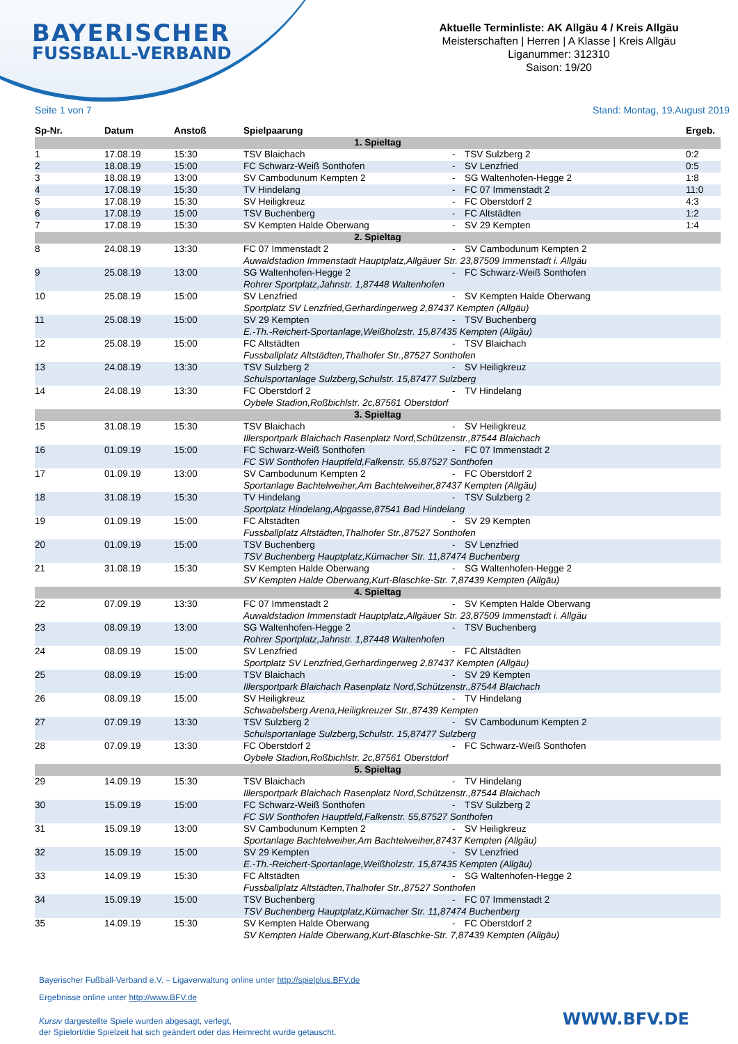BAYERISCHER
FUSSBALL-VERBAND
Aktuelle Terminliste: AK Allgäu 4 / Kreis Allgäu
Meisterschaften | Herren | A Klasse | Kreis Allgäu
Liganummer: 312310
Saison: 19/20
Seite 1 von 7 Stand: Montag, 19.August 2019
| Sp-Nr. | Datum | Anstoß | Spielpaarung | | | Ergeb. |
| --- | --- | --- | --- | --- | --- | --- |
| 1. Spieltag | | | | | | |
| 1 | 17.08.19 | 15:30 | TSV Blaichach | - | TSV Sulzberg 2 | 0:2 |
| 2 | 18.08.19 | 15:00 | FC Schwarz-Weiß Sonthofen | - | SV Lenzfried | 0:5 |
| 3 | 18.08.19 | 13:00 | SV Cambodunum Kempten 2 | - | SG Waltenhofen-Hegge 2 | 1:8 |
| 4 | 17.08.19 | 15:30 | TV Hindelang | - | FC 07 Immenstadt 2 | 11:0 |
| 5 | 17.08.19 | 15:30 | SV Heiligkreuz | - | FC Oberstdorf 2 | 4:3 |
| 6 | 17.08.19 | 15:00 | TSV Buchenberg | - | FC Altstädten | 1:2 |
| 7 | 17.08.19 | 15:30 | SV Kempten Halde Oberwang | - | SV 29 Kempten | 1:4 |
| 2. Spieltag | | | | | | |
| 8 | 24.08.19 | 13:30 | FC 07 Immenstadt 2 | - | SV Cambodunum Kempten 2 | |
| | | | Auwaldstadion Immenstadt Hauptplatz,Allgäuer Str. 23,87509 Immenstadt i. Allgäu | | | |
| 9 | 25.08.19 | 13:00 | SG Waltenhofen-Hegge 2 | - | FC Schwarz-Weiß Sonthofen | |
| | | | Rohrer Sportplatz,Jahnstr. 1,87448 Waltenhofen | | | |
| 10 | 25.08.19 | 15:00 | SV Lenzfried | - | SV Kempten Halde Oberwang | |
| | | | Sportplatz SV Lenzfried,Gerhardingerweg 2,87437 Kempten (Allgäu) | | | |
| 11 | 25.08.19 | 15:00 | SV 29 Kempten | - | TSV Buchenberg | |
| | | | E.-Th.-Reichert-Sportanlage,Weißholzstr. 15,87435 Kempten (Allgäu) | | | |
| 12 | 25.08.19 | 15:00 | FC Altstädten | - | TSV Blaichach | |
| | | | Fussballplatz Altstädten,Thalhofer Str.,87527 Sonthofen | | | |
| 13 | 24.08.19 | 13:30 | TSV Sulzberg 2 | - | SV Heiligkreuz | |
| | | | Schulsportanlage Sulzberg,Schulstr. 15,87477 Sulzberg | | | |
| 14 | 24.08.19 | 13:30 | FC Oberstdorf 2 | - | TV Hindelang | |
| | | | Oybele Stadion,Roßbichlstr. 2c,87561 Oberstdorf | | | |
| 3. Spieltag | | | | | | |
| 15 | 31.08.19 | 15:30 | TSV Blaichach | - | SV Heiligkreuz | |
| | | | Illersportpark Blaichach Rasenplatz Nord,Schützenstr.,87544 Blaichach | | | |
| 16 | 01.09.19 | 15:00 | FC Schwarz-Weiß Sonthofen | - | FC 07 Immenstadt 2 | |
| | | | FC SW Sonthofen Hauptfeld,Falkenstr. 55,87527 Sonthofen | | | |
| 17 | 01.09.19 | 13:00 | SV Cambodunum Kempten 2 | - | FC Oberstdorf 2 | |
| | | | Sportanlage Bachtelweiher,Am Bachtelweiher,87437 Kempten (Allgäu) | | | |
| 18 | 31.08.19 | 15:30 | TV Hindelang | - | TSV Sulzberg 2 | |
| | | | Sportplatz Hindelang,Alpgasse,87541 Bad Hindelang | | | |
| 19 | 01.09.19 | 15:00 | FC Altstädten | - | SV 29 Kempten | |
| | | | Fussballplatz Altstädten,Thalhofer Str.,87527 Sonthofen | | | |
| 20 | 01.09.19 | 15:00 | TSV Buchenberg | - | SV Lenzfried | |
| | | | TSV Buchenberg Hauptplatz,Kürnacher Str. 11,87474 Buchenberg | | | |
| 21 | 31.08.19 | 15:30 | SV Kempten Halde Oberwang | - | SG Waltenhofen-Hegge 2 | |
| | | | SV Kempten Halde Oberwang,Kurt-Blaschke-Str. 7,87439 Kempten (Allgäu) | | | |
| 4. Spieltag | | | | | | |
| 22 | 07.09.19 | 13:30 | FC 07 Immenstadt 2 | - | SV Kempten Halde Oberwang | |
| | | | Auwaldstadion Immenstadt Hauptplatz,Allgäuer Str. 23,87509 Immenstadt i. Allgäu | | | |
| 23 | 08.09.19 | 13:00 | SG Waltenhofen-Hegge 2 | - | TSV Buchenberg | |
| | | | Rohrer Sportplatz,Jahnstr. 1,87448 Waltenhofen | | | |
| 24 | 08.09.19 | 15:00 | SV Lenzfried | - | FC Altstädten | |
| | | | Sportplatz SV Lenzfried,Gerhardingerweg 2,87437 Kempten (Allgäu) | | | |
| 25 | 08.09.19 | 15:00 | TSV Blaichach | - | SV 29 Kempten | |
| | | | Illersportpark Blaichach Rasenplatz Nord,Schützenstr.,87544 Blaichach | | | |
| 26 | 08.09.19 | 15:00 | SV Heiligkreuz | - | TV Hindelang | |
| | | | Schwabelsberg Arena,Heiligkreuzer Str.,87439 Kempten | | | |
| 27 | 07.09.19 | 13:30 | TSV Sulzberg 2 | - | SV Cambodunum Kempten 2 | |
| | | | Schulsportanlage Sulzberg,Schulstr. 15,87477 Sulzberg | | | |
| 28 | 07.09.19 | 13:30 | FC Oberstdorf 2 | - | FC Schwarz-Weiß Sonthofen | |
| | | | Oybele Stadion,Roßbichlstr. 2c,87561 Oberstdorf | | | |
| 5. Spieltag | | | | | | |
| 29 | 14.09.19 | 15:30 | TSV Blaichach | - | TV Hindelang | |
| | | | Illersportpark Blaichach Rasenplatz Nord,Schützenstr.,87544 Blaichach | | | |
| 30 | 15.09.19 | 15:00 | FC Schwarz-Weiß Sonthofen | - | TSV Sulzberg 2 | |
| | | | FC SW Sonthofen Hauptfeld,Falkenstr. 55,87527 Sonthofen | | | |
| 31 | 15.09.19 | 13:00 | SV Cambodunum Kempten 2 | - | SV Heiligkreuz | |
| | | | Sportanlage Bachtelweiher,Am Bachtelweiher,87437 Kempten (Allgäu) | | | |
| 32 | 15.09.19 | 15:00 | SV 29 Kempten | - | SV Lenzfried | |
| | | | E.-Th.-Reichert-Sportanlage,Weißholzstr. 15,87435 Kempten (Allgäu) | | | |
| 33 | 14.09.19 | 15:30 | FC Altstädten | - | SG Waltenhofen-Hegge 2 | |
| | | | Fussballplatz Altstädten,Thalhofer Str.,87527 Sonthofen | | | |
| 34 | 15.09.19 | 15:00 | TSV Buchenberg | - | FC 07 Immenstadt 2 | |
| | | | TSV Buchenberg Hauptplatz,Kürnacher Str. 11,87474 Buchenberg | | | |
| 35 | 14.09.19 | 15:30 | SV Kempten Halde Oberwang | - | FC Oberstdorf 2 | |
| | | | SV Kempten Halde Oberwang,Kurt-Blaschke-Str. 7,87439 Kempten (Allgäu) | | | |
Bayerischer Fußball-Verband e.V. – Ligaverwaltung online unter http://spielplus.BFV.de
Ergebnisse online unter http://www.BFV.de
Kursiv dargestellte Spiele wurden abgesagt, verlegt,
der Spielort/die Spielzeit hat sich geändert oder das Heimrecht wurde getauscht.
WWW.BFV.DE